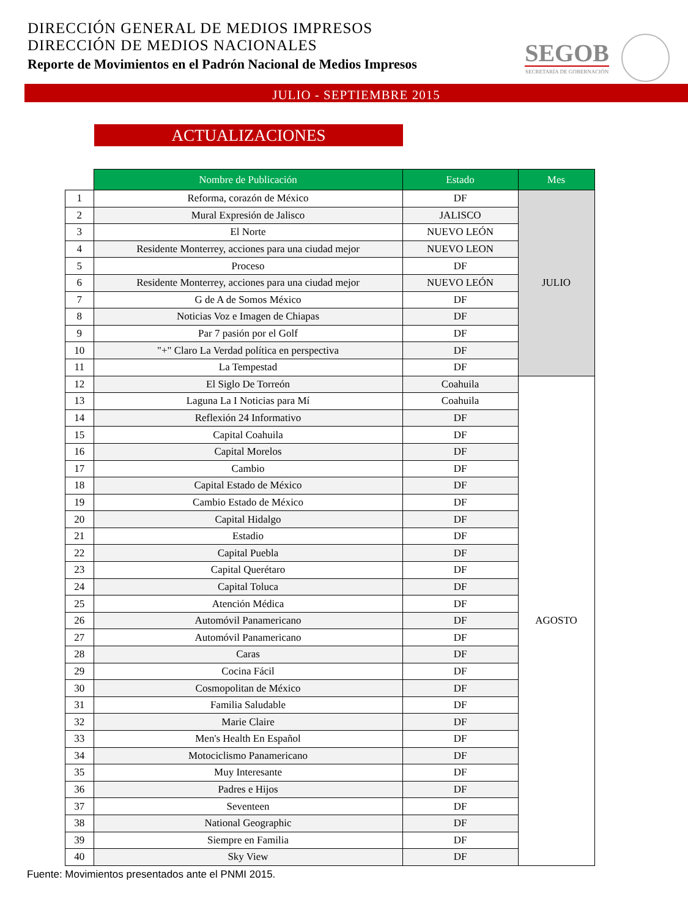DIRECCIÓN GENERAL DE MEDIOS IMPRESOS
DIRECCIÓN DE MEDIOS NACIONALES
Reporte de Movimientos en el Padrón Nacional de Medios Impresos
SEGOB
SECRETARÍA DE GOBERNACIÓN
JULIO - SEPTIEMBRE 2015
ACTUALIZACIONES
| | Nombre de Publicación | Estado | Mes |
| --- | --- | --- | --- |
| 1 | Reforma, corazón de México | DF | JULIO |
| 2 | Mural Expresión de Jalisco | JALISCO | |
| 3 | El Norte | NUEVO LEÓN | |
| 4 | Residente Monterrey, acciones para una ciudad mejor | NUEVO LEON | |
| 5 | Proceso | DF | |
| 6 | Residente Monterrey, acciones para una ciudad mejor | NUEVO LEÓN | |
| 7 | G de A de Somos México | DF | |
| 8 | Noticias Voz e Imagen de Chiapas | DF | |
| 9 | Par 7 pasión por el Golf | DF | |
| 10 | "+" Claro La Verdad política en perspectiva | DF | |
| 11 | La Tempestad | DF | |
| 12 | El Siglo De Torreón | Coahuila | AGOSTO |
| 13 | Laguna La I Noticias para Mí | Coahuila | |
| 14 | Reflexión 24 Informativo | DF | |
| 15 | Capital Coahuila | DF | |
| 16 | Capital Morelos | DF | |
| 17 | Cambio | DF | |
| 18 | Capital Estado de México | DF | |
| 19 | Cambio Estado de México | DF | |
| 20 | Capital Hidalgo | DF | |
| 21 | Estadio | DF | |
| 22 | Capital Puebla | DF | |
| 23 | Capital Querétaro | DF | |
| 24 | Capital Toluca | DF | |
| 25 | Atención Médica | DF | |
| 26 | Automóvil Panamericano | DF | |
| 27 | Automóvil Panamericano | DF | |
| 28 | Caras | DF | |
| 29 | Cocina Fácil | DF | |
| 30 | Cosmopolitan de México | DF | |
| 31 | Familia Saludable | DF | |
| 32 | Marie Claire | DF | |
| 33 | Men's Health En Español | DF | |
| 34 | Motociclismo Panamericano | DF | |
| 35 | Muy Interesante | DF | |
| 36 | Padres e Hijos | DF | |
| 37 | Seventeen | DF | |
| 38 | National Geographic | DF | |
| 39 | Siempre en Familia | DF | |
| 40 | Sky View | DF | |
Fuente: Movimientos presentados ante el PNMI 2015.